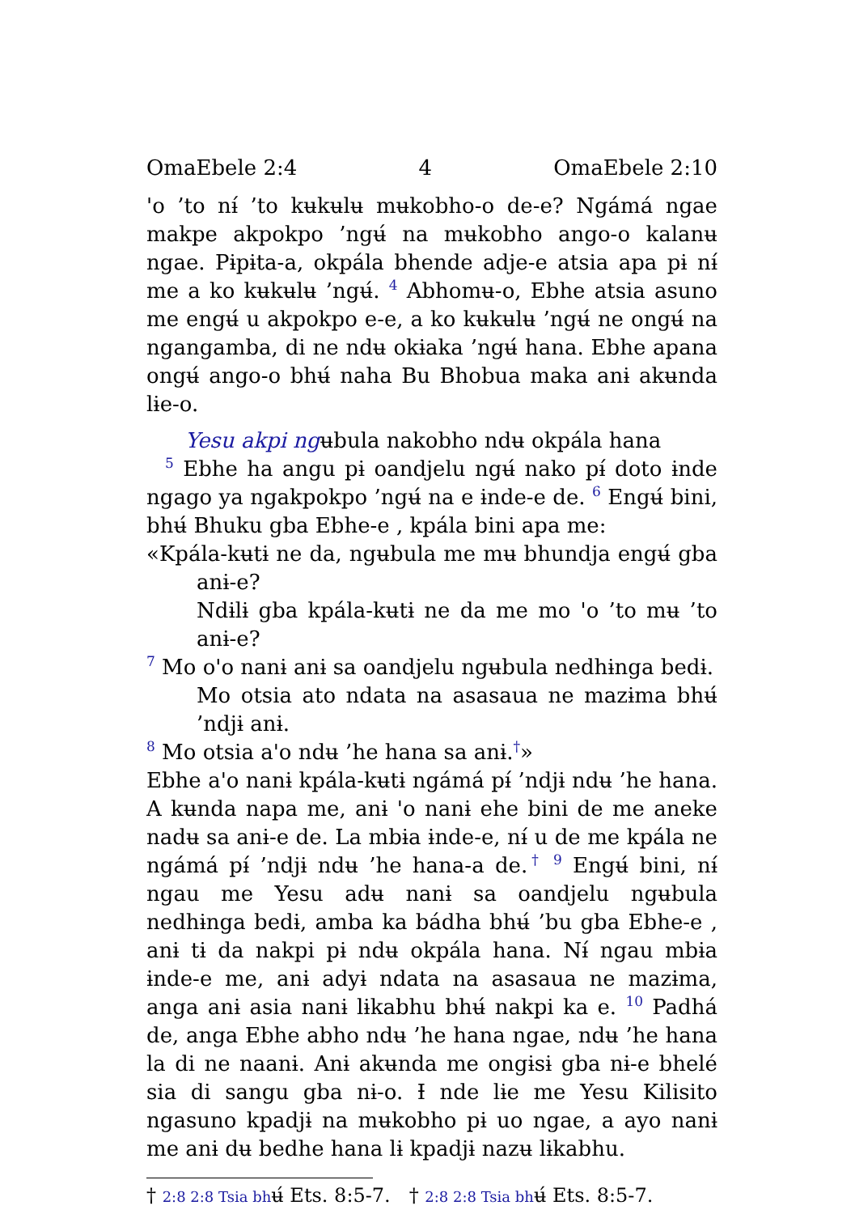OmaEbele 2:4 4 OmaEbele 2:10
ꞌo ’to nɨ́ ’to kʉkʉlʉ mʉkobho-o de-e? Ngámá ngae makpe akpokpo ’ngʉ́ na mʉkobho ango-o kalanʉ ngae. Pɨpɨta-a, okpála bhende adje-e atsia apa pɨ nɨ́ me a ko kʉkʉlʉ ’ngʉ́. 4 Abhomʉ-o, Ebhe atsia asuno me engʉ́ u akpokpo e-e, a ko kʉkʉlʉ ’ngʉ́ ne ongʉ́ na ngangamba, di ne ndʉ okɨaka ’ngʉ́ hana. Ebhe apana ongʉ́ ango-o bhʉ́ naha Bu Bhobua maka anɨ akʉnda lɨe-o.
Yesu akpi ngʉbula nakobho ndʉ okpála hana
5 Ebhe ha angu pɨ oandjelu ngʉ́ nako pɨ́ doto ɨnde ngago ya ngakpokpo ’ngʉ́ na e ɨnde-e de. 6 Engʉ́ bini, bhʉ́ Bhuku gba Ebhe-e , kpála bini apa me:
«Kpála-kʉtɨ ne da, ngʉbula me mʉ bhundja engʉ́ gba anɨ-e?
Ndɨlɨ gba kpála-kʉtɨ ne da me mo ꞌo ’to mʉ ’to anɨ-e?
7 Mo oꞌo nanɨ anɨ sa oandjelu ngʉbula nedhɨnga bedɨ.
Mo otsia ato ndata na asasaua ne mazɨma bhʉ́ ’ndjɨ anɨ.
8 Mo otsia aꞌo ndʉ ’he hana sa anɨ.<sup>†</sup>»
Ebhe aꞌo nanɨ kpála-kʉtɨ ngámá pɨ́ ’ndjɨ ndʉ ’he hana. A kʉnda napa me, anɨ ꞌo nanɨ ehe bini de me aneke nadʉ sa anɨ-e de. La mbɨa ɨnde-e, nɨ́ u de me kpála ne ngámá pɨ́ ’ndjɨ ndʉ ’he hana-a de.<sup>†</sup> 9 Engʉ́ bini, nɨ́ ngau me Yesu adʉ nanɨ sa oandjelu ngʉbula nedhɨnga bedɨ, amba ka bádha bhʉ́ ’bu gba Ebhe-e , anɨ tɨ da nakpi pɨ ndʉ okpála hana. Nɨ́ ngau mbɨa ɨnde-e me, anɨ adyɨ ndata na asasaua ne mazɨma, anga anɨ asia nanɨ lɨkabhu bhʉ́ nakpi ka e. 10 Padhá de, anga Ebhe abho ndʉ ’he hana ngae, ndʉ ’he hana la di ne naanɨ. Anɨ akʉnda me ongɨsɨ gba nɨ-e bhelé sia di sangu gba nɨ-o. Ɨ nde lɨe me Yesu Kilisito ngasuno kpadjɨ na mʉkobho pɨ uo ngae, a ayo nanɨ me anɨ dʉ bedhe hana lɨ kpadjɨ nazʉ lɨkabhu.
† 2:8 2:8 Tsia bhʉ́ Ets. 8:5-7. † 2:8 2:8 Tsia bhʉ́ Ets. 8:5-7.